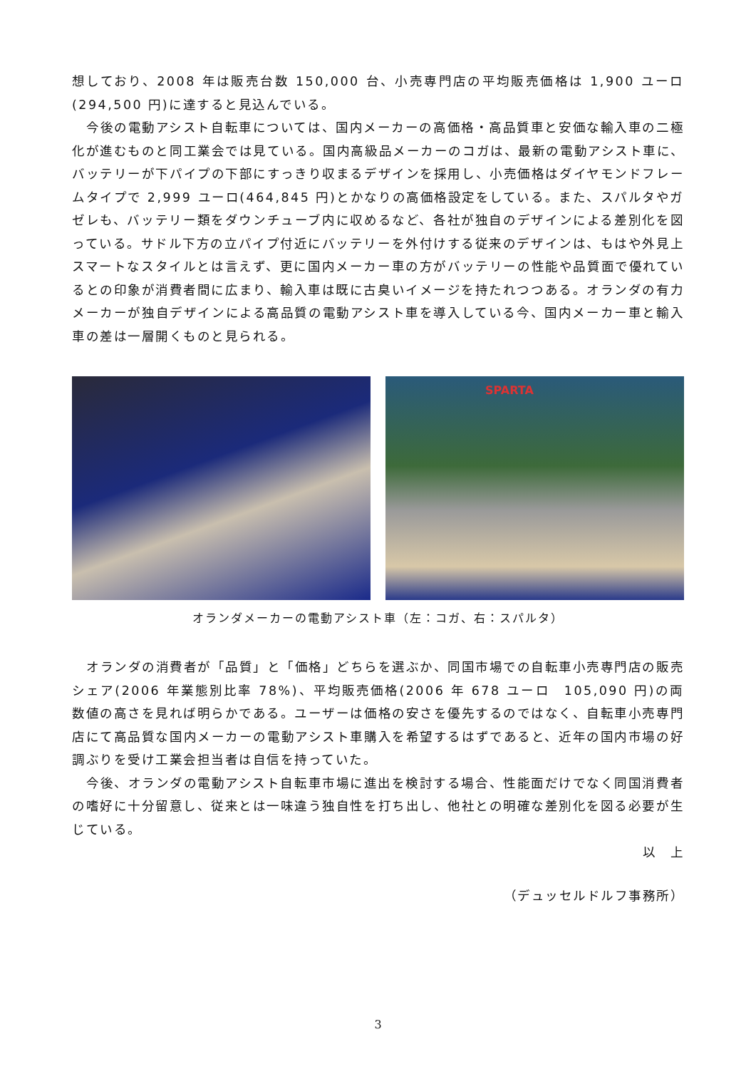想しており、2008 年は販売台数 150,000 台、小売専門店の平均販売価格は 1,900 ユーロ(294,500 円)に達すると見込んでいる。
今後の電動アシスト自転車については、国内メーカーの高価格・高品質車と安価な輸入車の二極化が進むものと同工業会では見ている。国内高級品メーカーのコガは、最新の電動アシスト車に、バッテリーが下パイプの下部にすっきり収まるデザインを採用し、小売価格はダイヤモンドフレームタイプで 2,999 ユーロ(464,845 円)とかなりの高価格設定をしている。また、スパルタやガゼレも、バッテリー類をダウンチューブ内に収めるなど、各社が独自のデザインによる差別化を図っている。サドル下方の立パイプ付近にバッテリーを外付けする従来のデザインは、もはや外見上スマートなスタイルとは言えず、更に国内メーカー車の方がバッテリーの性能や品質面で優れているとの印象が消費者間に広まり、輸入車は既に古臭いイメージを持たれつつある。オランダの有力メーカーが独自デザインによる高品質の電動アシスト車を導入している今、国内メーカー車と輸入車の差は一層開くものと見られる。
SPARTA
オランダメーカーの電動アシスト車（左：コガ、右：スパルタ）
オランダの消費者が「品質」と「価格」どちらを選ぶか、同国市場での自転車小売専門店の販売シェア(2006 年業態別比率 78%)、平均販売価格(2006 年 678 ユーロ　105,090 円)の両数値の高さを見れば明らかである。ユーザーは価格の安さを優先するのではなく、自転車小売専門店にて高品質な国内メーカーの電動アシスト車購入を希望するはずであると、近年の国内市場の好調ぶりを受け工業会担当者は自信を持っていた。
今後、オランダの電動アシスト自転車市場に進出を検討する場合、性能面だけでなく同国消費者の嗜好に十分留意し、従来とは一味違う独自性を打ち出し、他社との明確な差別化を図る必要が生じている。
以　上
（デュッセルドルフ事務所）
3